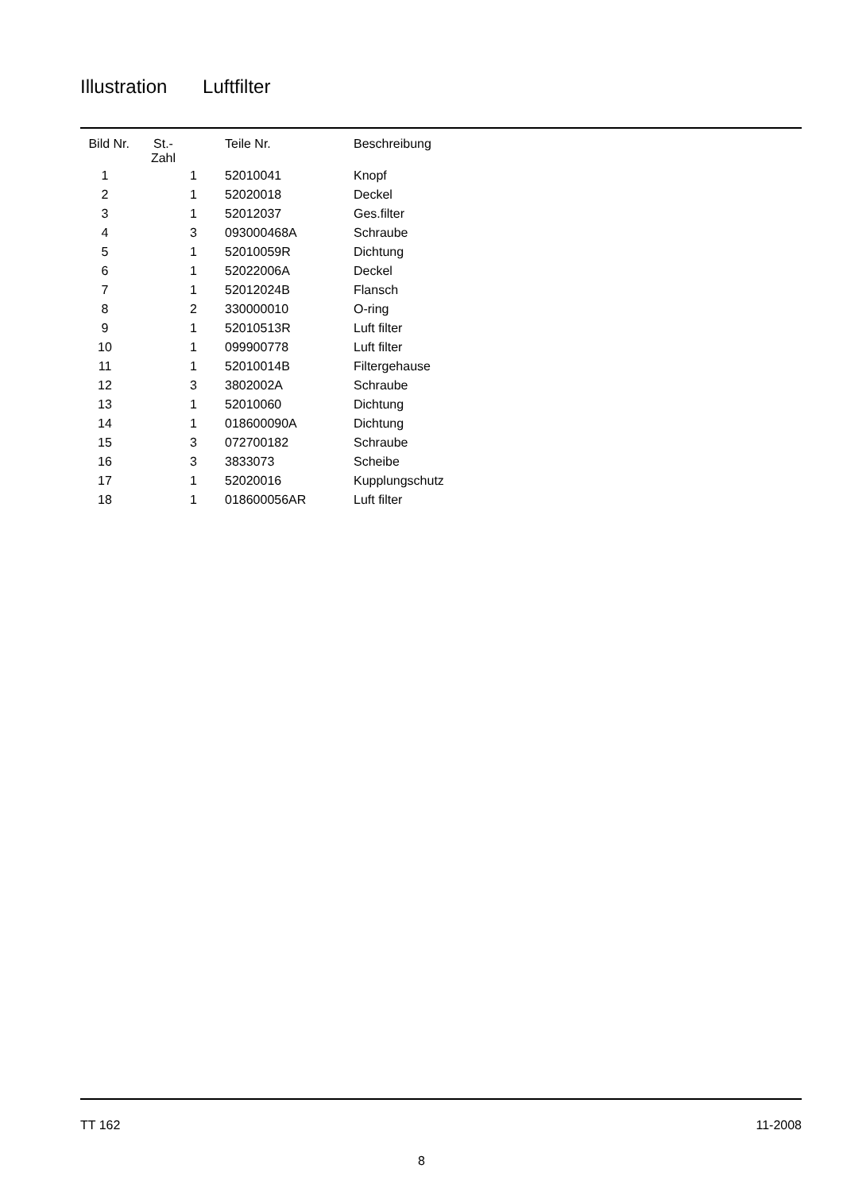Illustration Luftfilter
| Bild Nr. | St.- Zahl | Teile Nr. | Beschreibung |
| --- | --- | --- | --- |
| 1 | 1 | 52010041 | Knopf |
| 2 | 1 | 52020018 | Deckel |
| 3 | 1 | 52012037 | Ges.filter |
| 4 | 3 | 093000468A | Schraube |
| 5 | 1 | 52010059R | Dichtung |
| 6 | 1 | 52022006A | Deckel |
| 7 | 1 | 52012024B | Flansch |
| 8 | 2 | 330000010 | O-ring |
| 9 | 1 | 52010513R | Luft filter |
| 10 | 1 | 099900778 | Luft filter |
| 11 | 1 | 52010014B | Filtergehause |
| 12 | 3 | 3802002A | Schraube |
| 13 | 1 | 52010060 | Dichtung |
| 14 | 1 | 018600090A | Dichtung |
| 15 | 3 | 072700182 | Schraube |
| 16 | 3 | 3833073 | Scheibe |
| 17 | 1 | 52020016 | Kupplungschutz |
| 18 | 1 | 018600056AR | Luft filter |
TT 162 11-2008
8